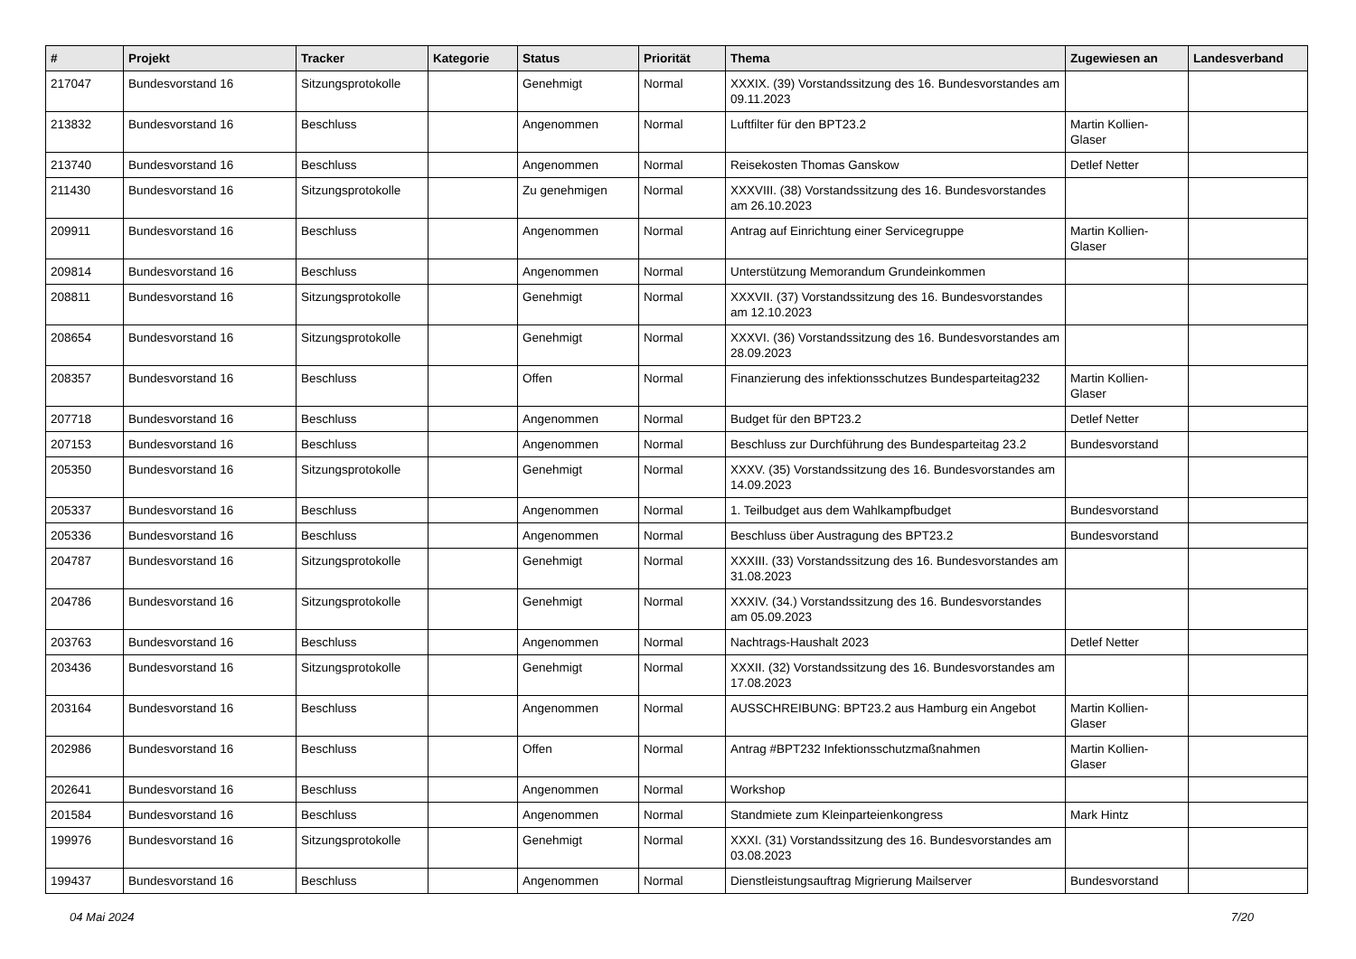| # | Projekt | Tracker | Kategorie | Status | Priorität | Thema | Zugewiesen an | Landesverband |
| --- | --- | --- | --- | --- | --- | --- | --- | --- |
| 217047 | Bundesvorstand 16 | Sitzungsprotokolle | | Genehmigt | Normal | XXXIX. (39) Vorstandssitzung des 16. Bundesvorstandes am 09.11.2023 | | |
| 213832 | Bundesvorstand 16 | Beschluss | | Angenommen | Normal | Luftfilter für den BPT23.2 | Martin Kollien-Glaser | |
| 213740 | Bundesvorstand 16 | Beschluss | | Angenommen | Normal | Reisekosten Thomas Ganskow | Detlef Netter | |
| 211430 | Bundesvorstand 16 | Sitzungsprotokolle | | Zu genehmigen | Normal | XXXVIII. (38) Vorstandssitzung des 16. Bundesvorstandes am 26.10.2023 | | |
| 209911 | Bundesvorstand 16 | Beschluss | | Angenommen | Normal | Antrag auf Einrichtung einer Servicegruppe | Martin Kollien-Glaser | |
| 209814 | Bundesvorstand 16 | Beschluss | | Angenommen | Normal | Unterstützung Memorandum Grundeinkommen | | |
| 208811 | Bundesvorstand 16 | Sitzungsprotokolle | | Genehmigt | Normal | XXXVII. (37) Vorstandssitzung des 16. Bundesvorstandes am 12.10.2023 | | |
| 208654 | Bundesvorstand 16 | Sitzungsprotokolle | | Genehmigt | Normal | XXXVI. (36) Vorstandssitzung des 16. Bundesvorstandes am 28.09.2023 | | |
| 208357 | Bundesvorstand 16 | Beschluss | | Offen | Normal | Finanzierung des infektionsschutzes Bundesparteitag232 | Martin Kollien-Glaser | |
| 207718 | Bundesvorstand 16 | Beschluss | | Angenommen | Normal | Budget für den BPT23.2 | Detlef Netter | |
| 207153 | Bundesvorstand 16 | Beschluss | | Angenommen | Normal | Beschluss zur Durchführung des Bundesparteitag 23.2 | Bundesvorstand | |
| 205350 | Bundesvorstand 16 | Sitzungsprotokolle | | Genehmigt | Normal | XXXV. (35) Vorstandssitzung des 16. Bundesvorstandes am 14.09.2023 | | |
| 205337 | Bundesvorstand 16 | Beschluss | | Angenommen | Normal | 1. Teilbudget aus dem Wahlkampfbudget | Bundesvorstand | |
| 205336 | Bundesvorstand 16 | Beschluss | | Angenommen | Normal | Beschluss über Austragung des BPT23.2 | Bundesvorstand | |
| 204787 | Bundesvorstand 16 | Sitzungsprotokolle | | Genehmigt | Normal | XXXIII. (33) Vorstandssitzung des 16. Bundesvorstandes am 31.08.2023 | | |
| 204786 | Bundesvorstand 16 | Sitzungsprotokolle | | Genehmigt | Normal | XXXIV. (34.) Vorstandssitzung des 16. Bundesvorstandes am 05.09.2023 | | |
| 203763 | Bundesvorstand 16 | Beschluss | | Angenommen | Normal | Nachtrags-Haushalt 2023 | Detlef Netter | |
| 203436 | Bundesvorstand 16 | Sitzungsprotokolle | | Genehmigt | Normal | XXXII. (32) Vorstandssitzung des 16. Bundesvorstandes am 17.08.2023 | | |
| 203164 | Bundesvorstand 16 | Beschluss | | Angenommen | Normal | AUSSCHREIBUNG: BPT23.2 aus Hamburg ein Angebot | Martin Kollien-Glaser | |
| 202986 | Bundesvorstand 16 | Beschluss | | Offen | Normal | Antrag #BPT232 Infektionsschutzmaßnahmen | Martin Kollien-Glaser | |
| 202641 | Bundesvorstand 16 | Beschluss | | Angenommen | Normal | Workshop | | |
| 201584 | Bundesvorstand 16 | Beschluss | | Angenommen | Normal | Standmiete zum Kleinparteienkongress | Mark Hintz | |
| 199976 | Bundesvorstand 16 | Sitzungsprotokolle | | Genehmigt | Normal | XXXI. (31) Vorstandssitzung des 16. Bundesvorstandes am 03.08.2023 | | |
| 199437 | Bundesvorstand 16 | Beschluss | | Angenommen | Normal | Dienstleistungsauftrag Migrierung Mailserver | Bundesvorstand | |
04 Mai 2024 7/20